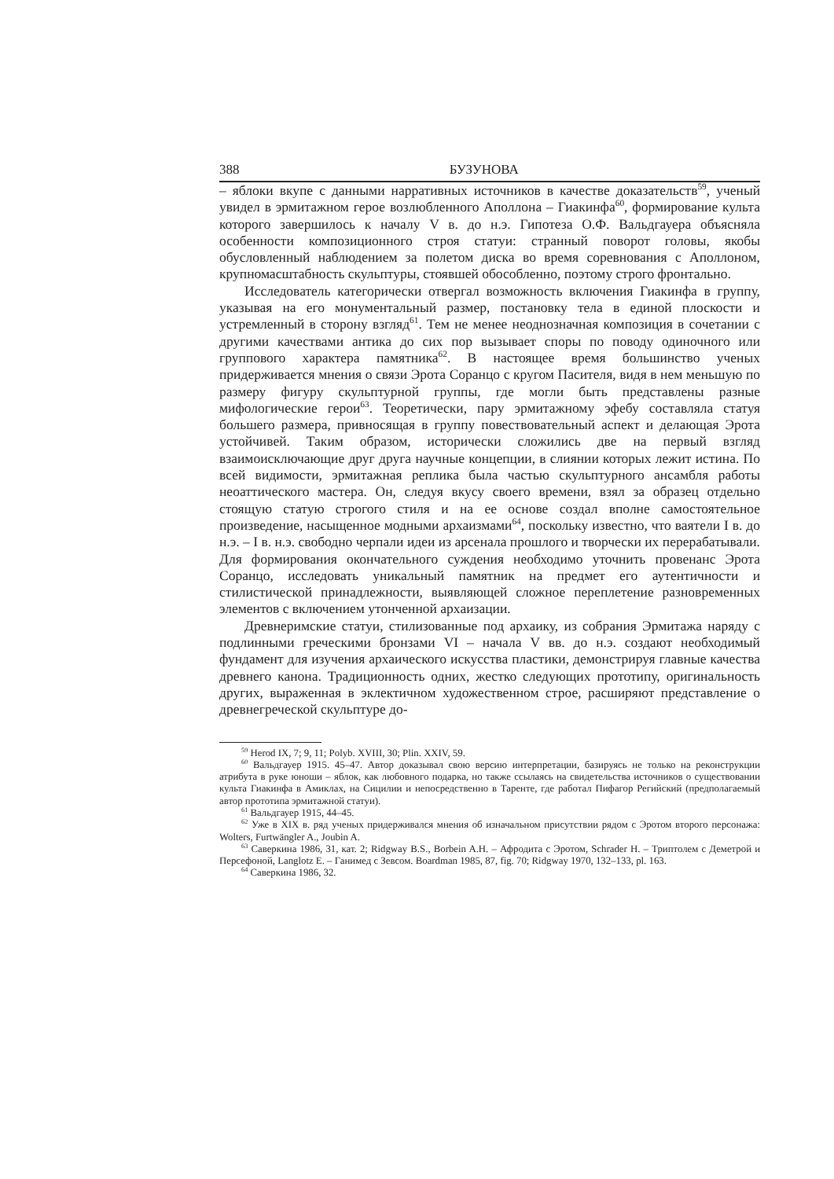388 БУЗУНОВА
– яблоки вкупе с данными нарративных источников в качестве доказательств<sup>59</sup>, ученый увидел в эрмитажном герое возлюбленного Аполлона – Гиакинфа<sup>60</sup>, формирование культа которого завершилось к началу V в. до н.э. Гипотеза О.Ф. Вальдгауера объясняла особенности композиционного строя статуи: странный поворот головы, якобы обусловленный наблюдением за полетом диска во время соревнования с Аполлоном, крупномасштабность скульптуры, стоявшей обособленно, поэтому строго фронтально.
Исследователь категорически отвергал возможность включения Гиакинфа в группу, указывая на его монументальный размер, постановку тела в единой плоскости и устремленный в сторону взгляд<sup>61</sup>. Тем не менее неоднозначная композиция в сочетании с другими качествами антика до сих пор вызывает споры по поводу одиночного или группового характера памятника<sup>62</sup>. В настоящее время большинство ученых придерживается мнения о связи Эрота Соранцо с кругом Пасителя, видя в нем меньшую по размеру фигуру скульптурной группы, где могли быть представлены разные мифологические герои<sup>63</sup>. Теоретически, пару эрмитажному эфебу составляла статуя большего размера, привносящая в группу повествовательный аспект и делающая Эрота устойчивей. Таким образом, исторически сложились две на первый взгляд взаимоисключающие друг друга научные концепции, в слиянии которых лежит истина. По всей видимости, эрмитажная реплика была частью скульптурного ансамбля работы неоаттического мастера. Он, следуя вкусу своего времени, взял за образец отдельно стоящую статую строгого стиля и на ее основе создал вполне самостоятельное произведение, насыщенное модными архаизмами<sup>64</sup>, поскольку известно, что ваятели I в. до н.э. – I в. н.э. свободно черпали идеи из арсенала прошлого и творчески их перерабатывали. Для формирования окончательного суждения необходимо уточнить провенанс Эрота Соранцо, исследовать уникальный памятник на предмет его аутентичности и стилистической принадлежности, выявляющей сложное переплетение разновременных элементов с включением утонченной архаизации.
Древнеримские статуи, стилизованные под архаику, из собрания Эрмитажа наряду с подлинными греческими бронзами VI – начала V вв. до н.э. создают необходимый фундамент для изучения архаического искусства пластики, демонстрируя главные качества древнего канона. Традиционность одних, жестко следующих прототипу, оригинальность других, выраженная в эклектичном художественном строе, расширяют представление о древнегреческой скульптуре до-
<sup>59</sup> Herod IX, 7; 9, 11; Polyb. XVIII, 30; Plin. XXIV, 59.
<sup>60</sup> Вальдгауер 1915. 45–47. Автор доказывал свою версию интерпретации, базируясь не только на реконструкции атрибута в руке юноши – яблок, как любовного подарка, но также ссылаясь на свидетельства источников о существовании культа Гиакинфа в Амиклах, на Сицилии и непосредственно в Таренте, где работал Пифагор Регийский (предполагаемый автор прототипа эрмитажной статуи).
<sup>61</sup> Вальдгауер 1915, 44–45.
<sup>62</sup> Уже в XIX в. ряд ученых придерживался мнения об изначальном присутствии рядом с Эротом второго персонажа: Wolters, Furtwängler A., Joubin A.
<sup>63</sup> Саверкина 1986, 31, кат. 2; Ridgway B.S., Borbein A.H. – Афродита с Эротом, Schrader H. – Триптолем с Деметрой и Персефоной, Langlotz E. – Ганимед с Зевсом. Boardman 1985, 87, fig. 70; Ridgway 1970, 132–133, pl. 163.
<sup>64</sup> Саверкина 1986, 32.